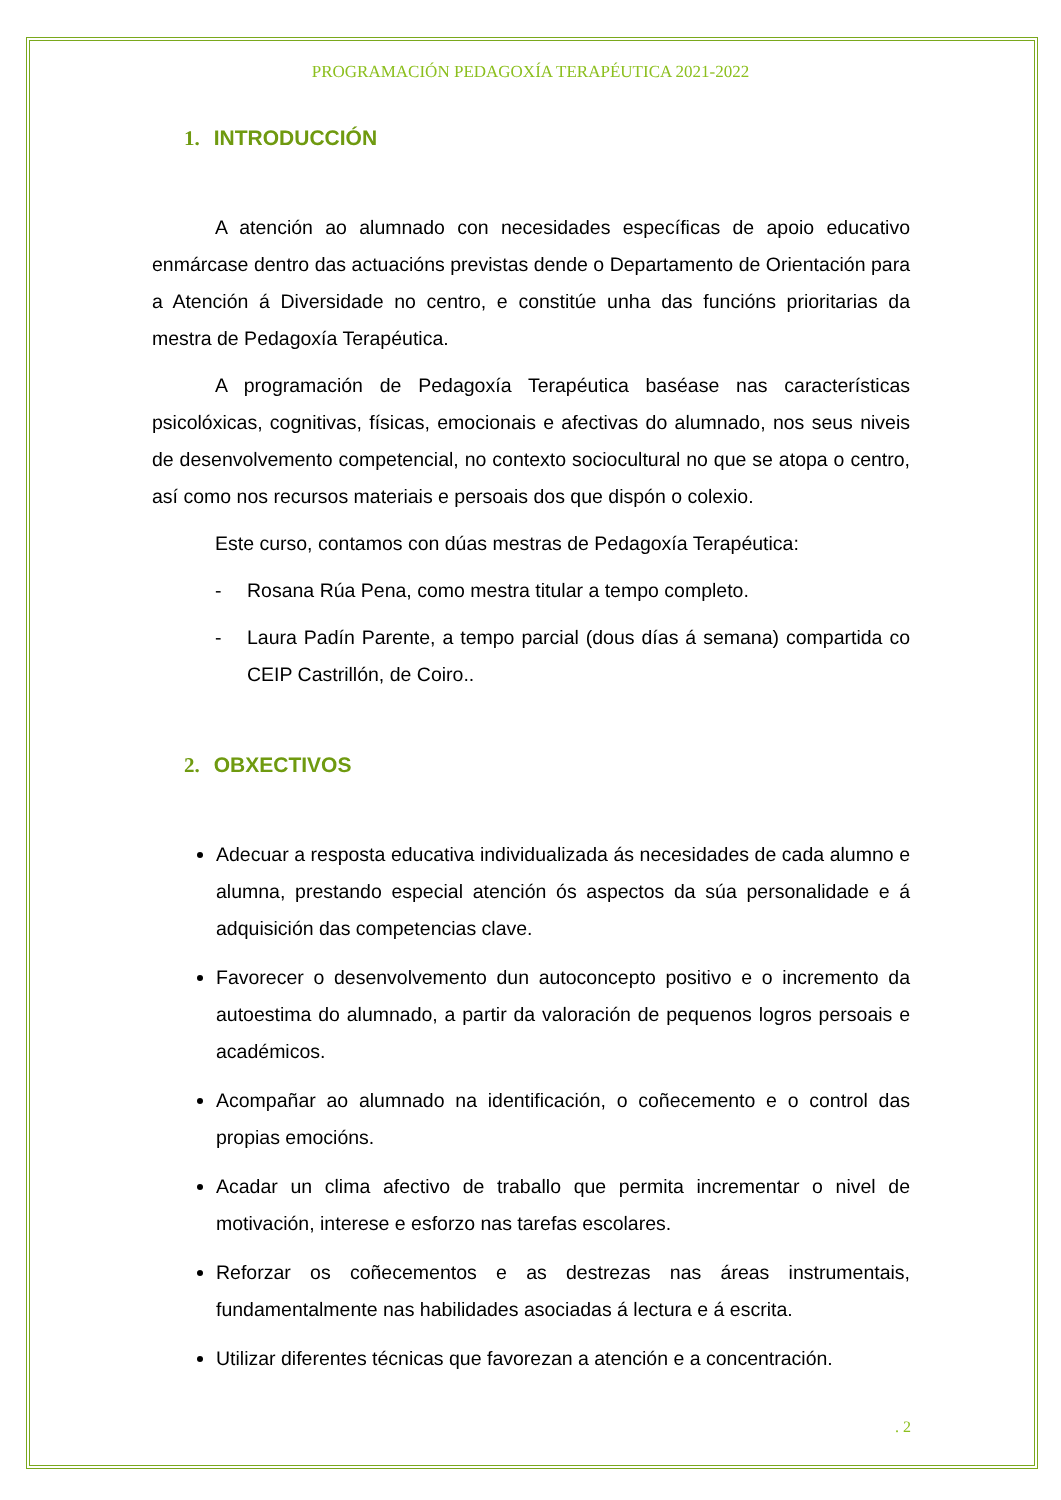PROGRAMACIÓN PEDAGOXÍA TERAPÉUTICA 2021-2022
1. INTRODUCCIÓN
A atención ao alumnado con necesidades específicas de apoio educativo enmárcase dentro das actuacións previstas dende o Departamento de Orientación para a Atención á Diversidade no centro, e constitúe unha das funcións prioritarias da mestra de Pedagoxía Terapéutica.
A programación de Pedagoxía Terapéutica baséase nas características psicolóxicas, cognitivas, físicas, emocionais e afectivas do alumnado, nos seus niveis de desenvolvemento competencial, no contexto sociocultural no que se atopa o centro, así como nos recursos materiais e persoais dos que dispón o colexio.
Este curso, contamos con dúas mestras de Pedagoxía Terapéutica:
- Rosana Rúa Pena, como mestra titular a tempo completo.
- Laura Padín Parente, a tempo parcial (dous días á semana) compartida co CEIP Castrillón, de Coiro..
2. OBXECTIVOS
Adecuar a resposta educativa individualizada ás necesidades de cada alumno e alumna, prestando especial atención ós aspectos da súa personalidade e á adquisición das competencias clave.
Favorecer o desenvolvemento dun autoconcepto positivo e o incremento da autoestima do alumnado, a partir da valoración de pequenos logros persoais e académicos.
Acompañar ao alumnado na identificación, o coñecemento e o control das propias emocións.
Acadar un clima afectivo de traballo que permita incrementar o nivel de motivación, interese e esforzo nas tarefas escolares.
Reforzar os coñecementos e as destrezas nas áreas instrumentais, fundamentalmente nas habilidades asociadas á lectura e á escrita.
Utilizar diferentes técnicas que favorezan a atención e a concentración.
. 2